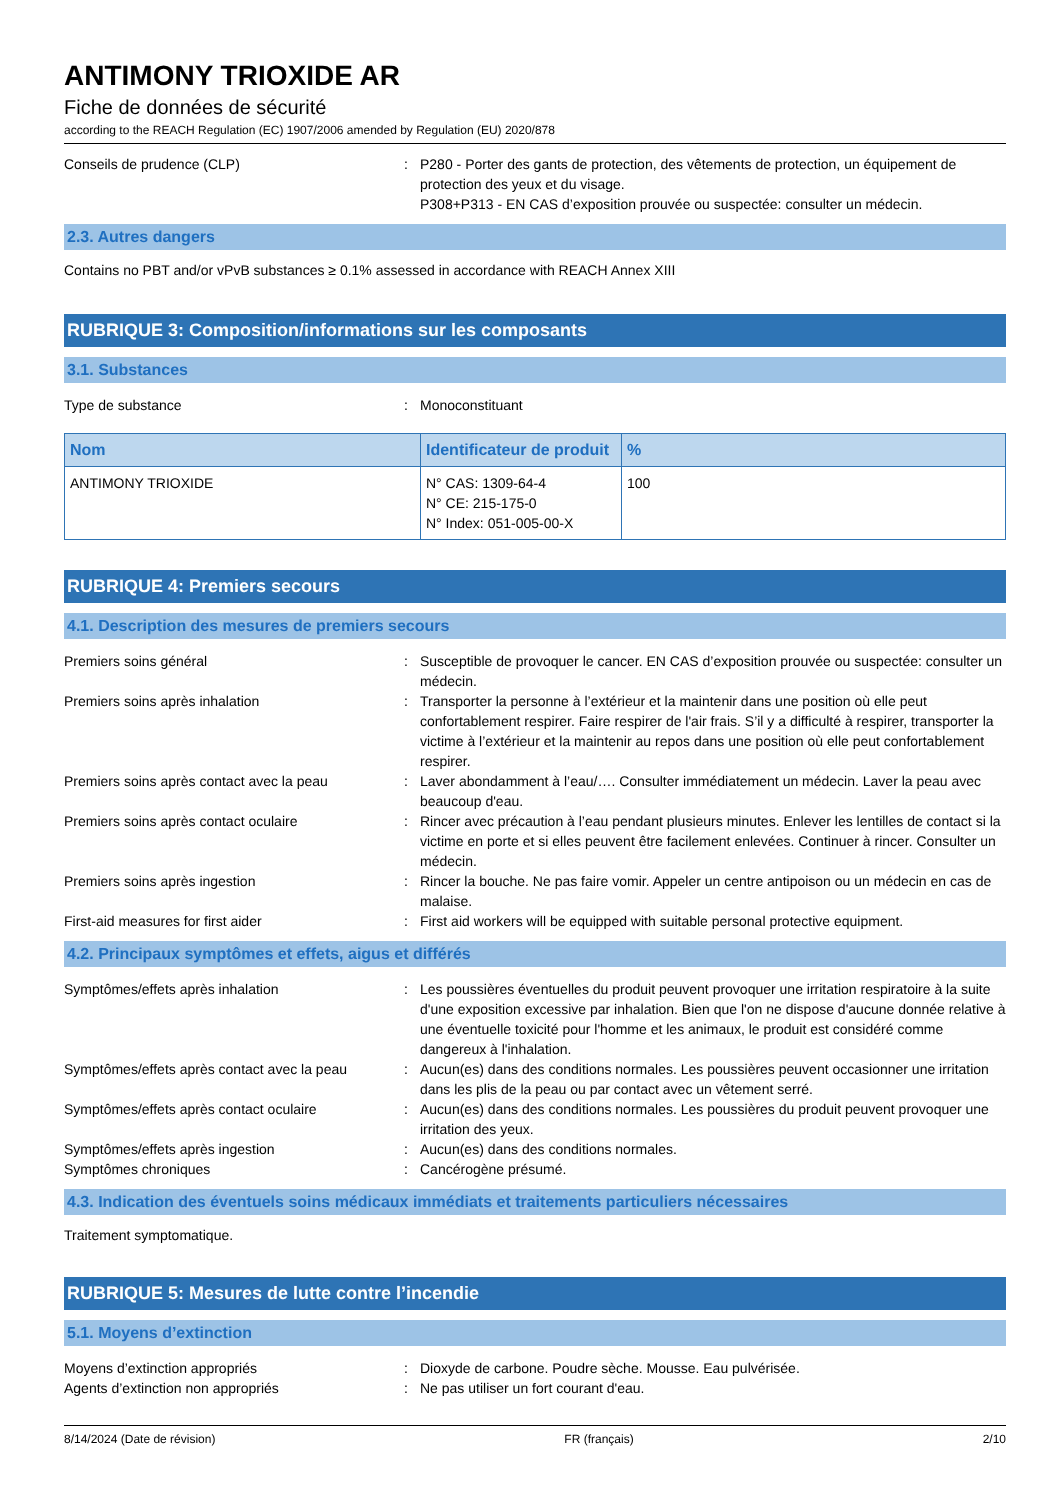ANTIMONY TRIOXIDE AR
Fiche de données de sécurité
according to the REACH Regulation (EC) 1907/2006 amended by Regulation (EU) 2020/878
Conseils de prudence (CLP) : P280 - Porter des gants de protection, des vêtements de protection, un équipement de protection des yeux et du visage.
P308+P313 - EN CAS d’exposition prouvée ou suspectée: consulter un médecin.
2.3. Autres dangers
Contains no PBT and/or vPvB substances ≥ 0.1% assessed in accordance with REACH Annex XIII
RUBRIQUE 3: Composition/informations sur les composants
3.1. Substances
Type de substance : Monoconstituant
| Nom | Identificateur de produit | % |
| --- | --- | --- |
| ANTIMONY TRIOXIDE | N° CAS: 1309-64-4 N° CE: 215-175-0 N° Index: 051-005-00-X | 100 |
RUBRIQUE 4: Premiers secours
4.1. Description des mesures de premiers secours
Premiers soins général : Susceptible de provoquer le cancer. EN CAS d’exposition prouvée ou suspectée: consulter un médecin.
Premiers soins après inhalation : Transporter la personne à l’extérieur et la maintenir dans une position où elle peut confortablement respirer. Faire respirer de l'air frais. S’il y a difficulté à respirer, transporter la victime à l’extérieur et la maintenir au repos dans une position où elle peut confortablement respirer.
Premiers soins après contact avec la peau
: Laver abondamment à l’eau/…. Consulter immédiatement un médecin. Laver la peau avec beaucoup d'eau.
Premiers soins après contact oculaire : Rincer avec précaution à l’eau pendant plusieurs minutes. Enlever les lentilles de contact si la victime en porte et si elles peuvent être facilement enlevées. Continuer à rincer. Consulter un médecin.
Premiers soins après ingestion : Rincer la bouche. Ne pas faire vomir. Appeler un centre antipoison ou un médecin en cas de malaise.
First-aid measures for first aider : First aid workers will be equipped with suitable personal protective equipment.
4.2. Principaux symptômes et effets, aigus et différés
Symptômes/effets après inhalation : Les poussières éventuelles du produit peuvent provoquer une irritation respiratoire à la suite d'une exposition excessive par inhalation. Bien que l'on ne dispose d'aucune donnée relative à une éventuelle toxicité pour l'homme et les animaux, le produit est considéré comme dangereux à l'inhalation.
Symptômes/effets après contact avec la peau
: Aucun(es) dans des conditions normales. Les poussières peuvent occasionner une irritation dans les plis de la peau ou par contact avec un vêtement serré.
Symptômes/effets après contact oculaire : Aucun(es) dans des conditions normales. Les poussières du produit peuvent provoquer une irritation des yeux.
Symptômes/effets après ingestion : Aucun(es) dans des conditions normales.
Symptômes chroniques : Cancérogène présumé.
4.3. Indication des éventuels soins médicaux immédiats et traitements particuliers nécessaires
Traitement symptomatique.
RUBRIQUE 5: Mesures de lutte contre l’incendie
5.1. Moyens d’extinction
Moyens d’extinction appropriés : Dioxyde de carbone. Poudre sèche. Mousse. Eau pulvérisée.
Agents d’extinction non appropriés : Ne pas utiliser un fort courant d'eau.
8/14/2024 (Date de révision) FR (français) 2/10